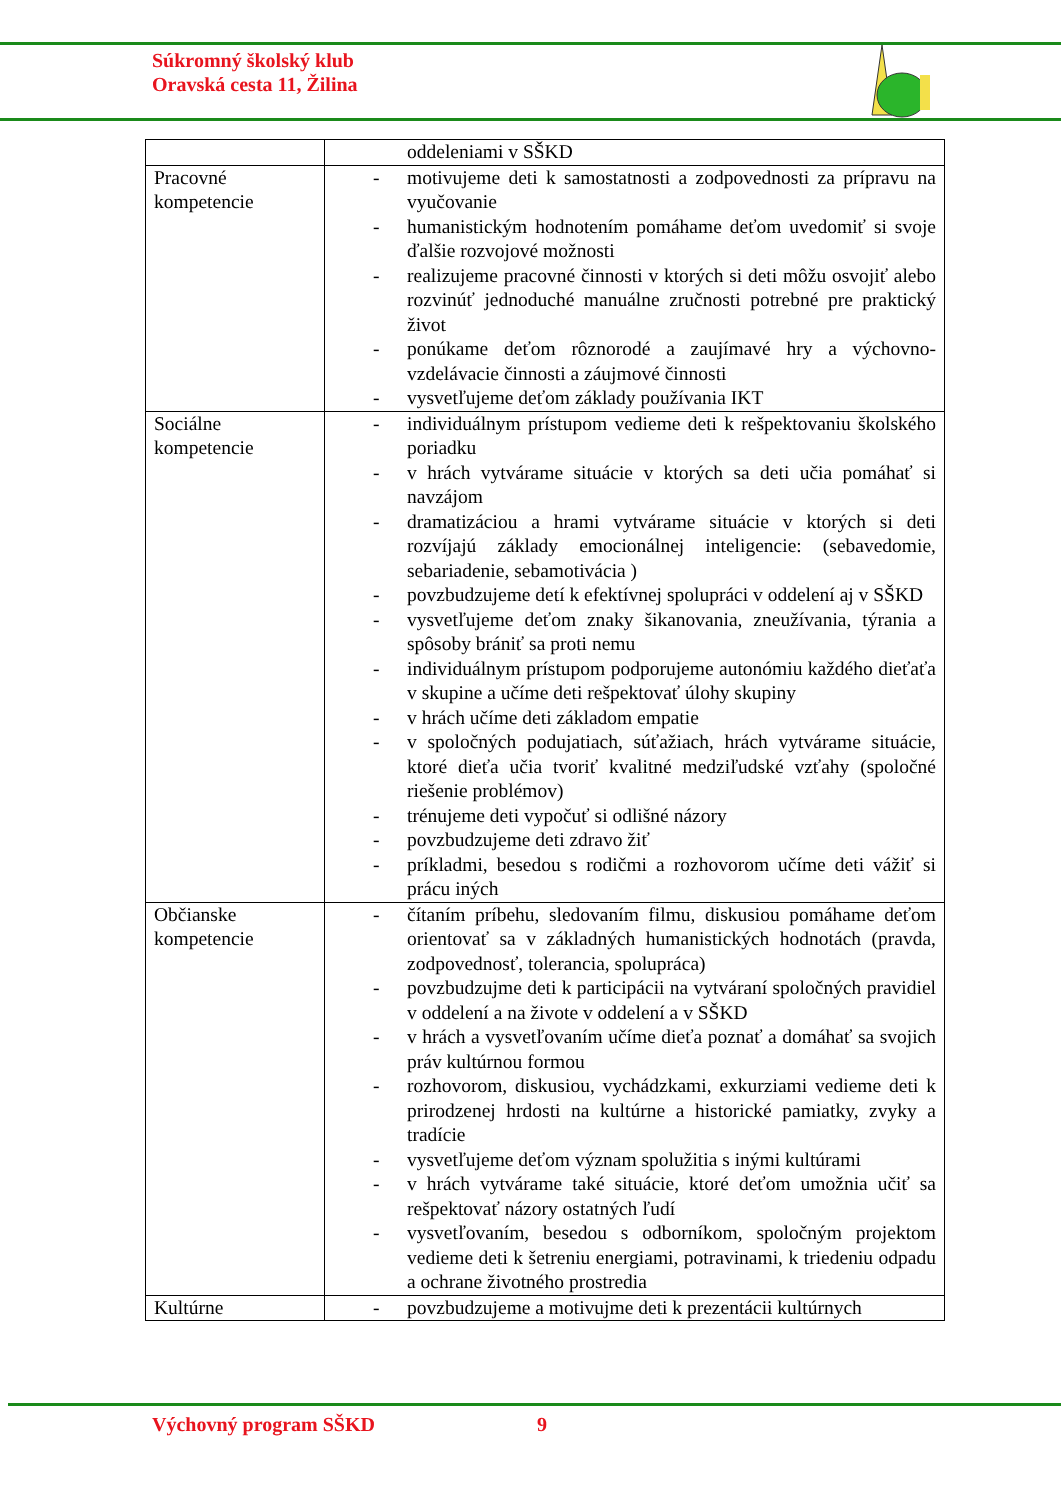Súkromný školský klub
Oravská cesta 11, Žilina
| | oddeleniami v SŠKD |
| Pracovné kompetencie | - motivujeme deti k samostatnosti a zodpovednosti za prípravu na vyučovanie - humanistickým hodnotením pomáhame deťom uvedomiť si svoje ďalšie rozvojové možnosti - realizujeme pracovné činnosti v ktorých si deti môžu osvojiť alebo rozvinúť jednoduché manuálne zručnosti potrebné pre praktický život - ponúkame deťom rôznorodé a zaujímavé hry a výchovno-vzdelávacie činnosti a záujmové činnosti - vysvetľujeme deťom základy používania IKT |
| Sociálne kompetencie | - individuálnym prístupom vedieme deti k rešpektovaniu školského poriadku - v hrách vytvárame situácie v ktorých sa deti učia pomáhať si navzájom - dramatizáciou a hrami vytvárame situácie v ktorých si deti rozvíjajú základy emocionálnej inteligencie: (sebavedomie, sebariadenie, sebamotivácia ) - povzbudzujeme detí k efektívnej spolupráci v oddelení aj v SŠKD - vysvetľujeme deťom znaky šikanovania, zneužívania, týrania a spôsoby brániť sa proti nemu - individuálnym prístupom podporujeme autonómiu každého dieťaťa v skupine a učíme deti rešpektovať úlohy skupiny - v hrách učíme deti základom empatie - v spoločných podujatiach, súťažiach, hrách vytvárame situácie, ktoré dieťa učia tvoriť kvalitné medziľudské vzťahy (spoločné riešenie problémov) - trénujeme deti vypočuť si odlišné názory - povzbudzujeme deti zdravo žiť - príkladmi, besedou s rodičmi a rozhovorom učíme deti vážiť si prácu iných |
| Občianske kompetencie | - čítaním príbehu, sledovaním filmu, diskusiou pomáhame deťom orientovať sa v základných humanistických hodnotách (pravda, zodpovednosť, tolerancia, spolupráca) - povzbudzujme deti k participácii na vytváraní spoločných pravidiel v oddelení a na živote v oddelení a v SŠKD - v hrách a vysvetľovaním učíme dieťa poznať a domáhať sa svojich práv kultúrnou formou - rozhovorom, diskusiou, vychádzkami, exkurziami vedieme deti k prirodzenej hrdosti na kultúrne a historické pamiatky, zvyky a tradície - vysvetľujeme deťom význam spolužitia s inými kultúrami - v hrách vytvárame také situácie, ktoré deťom umožnia učiť sa rešpektovať názory ostatných ľudí - vysvetľovaním, besedou s odborníkom, spoločným projektom vedieme deti k šetreniu energiami, potravinami, k triedeniu odpadu a ochrane životného prostredia |
| Kultúrne | - povzbudzujeme a motivujme deti k prezentácii kultúrnych |
Výchovný program SŠKD 9